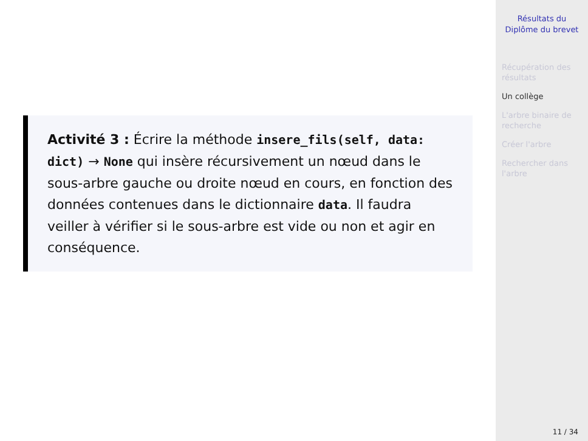Activité 3 : Écrire la méthode insere_fils(self, data: dict) → None qui insère récursivement un nœud dans le sous-arbre gauche ou droite nœud en cours, en fonction des données contenues dans le dictionnaire data. Il faudra veiller à vérifier si le sous-arbre est vide ou non et agir en conséquence.
Résultats du Diplôme du brevet
Récupération des résultats
Un collège
L'arbre binaire de recherche
Créer l'arbre
Rechercher dans l'arbre
11 / 34